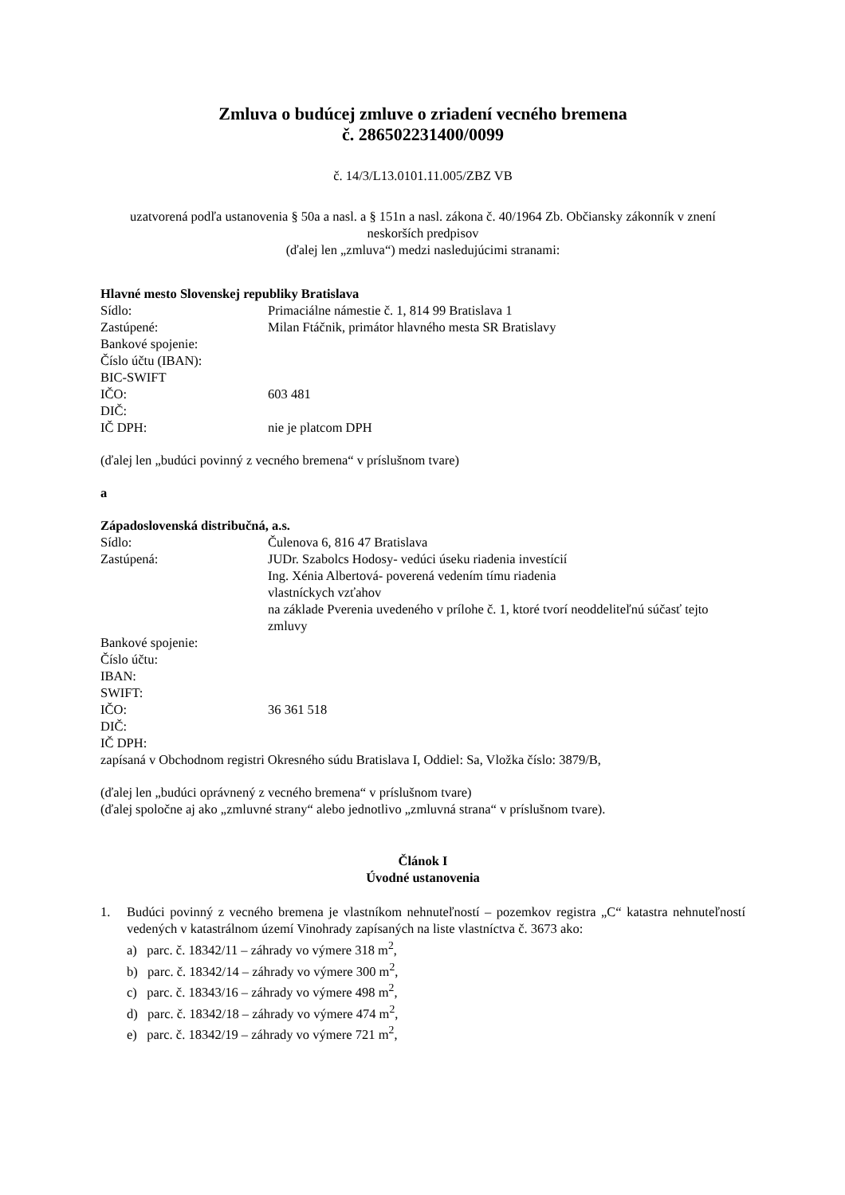Zmluva o budúcej zmluve o zriadení vecného bremena
č. 286502231400/0099
č. 14/3/L13.0101.11.005/ZBZ VB
uzatvorená podľa ustanovenia § 50a a nasl. a § 151n a nasl. zákona č. 40/1964 Zb. Občiansky zákonník v znení neskorších predpisov
(ďalej len „zmluva“) medzi nasledujúcimi stranami:
Hlavné mesto Slovenskej republiky Bratislava
Sídlo: Primaciálne námestie č. 1, 814 99 Bratislava 1
Zastúpené: Milan Ftáčnik, primátor hlavného mesta SR Bratislavy
Bankové spojenie:
Číslo účtu (IBAN):
BIC-SWIFT
IČO: 603 481
DIČ:
IČ DPH: nie je platcom DPH
(ďalej len „budúci povinný z vecného bremena“ v príslušnom tvare)
a
Západoslovenská distribučná, a.s.
Sídlo: Čulenova 6, 816 47 Bratislava
Zastúpená: JUDr. Szabolcs Hodosy- vedúci úseku riadenia investícií
Ing. Xénia Albertová- poverená vedením tímu riadenia
vlastníckych vzťahov
na základe Pverenia uvedeného v prílohe č. 1, ktoré tvorí neoddeliteľnú súčasť tejto zmluvy
Bankové spojenie:
Číslo účtu:
IBAN:
SWIFT:
IČO: 36 361 518
DIČ:
IČ DPH:
zapísaná v Obchodnom registri Okresného súdu Bratislava I, Oddiel: Sa, Vložka číslo: 3879/B,
(ďalej len „budúci oprávnený z vecného bremena“ v príslušnom tvare)
(ďalej spoločne aj ako „zmluvné strany“ alebo jednotlivo „zmluvná strana“ v príslušnom tvare).
Článok I
Úvodné ustanovenia
1. Budúci povinný z vecného bremena je vlastníkom nehnuteľností – pozemkov registra „C“ katastra nehnuteľností vedených v katastrálnom území Vinohrady zapísaných na liste vlastníctva č. 3673 ako:
a) parc. č. 18342/11 – záhrady vo výmere 318 m<sup>2</sup>,
b) parc. č. 18342/14 – záhrady vo výmere 300 m<sup>2</sup>,
c) parc. č. 18343/16 – záhrady vo výmere 498 m<sup>2</sup>,
d) parc. č. 18342/18 – záhrady vo výmere 474 m<sup>2</sup>,
e) parc. č. 18342/19 – záhrady vo výmere 721 m<sup>2</sup>,